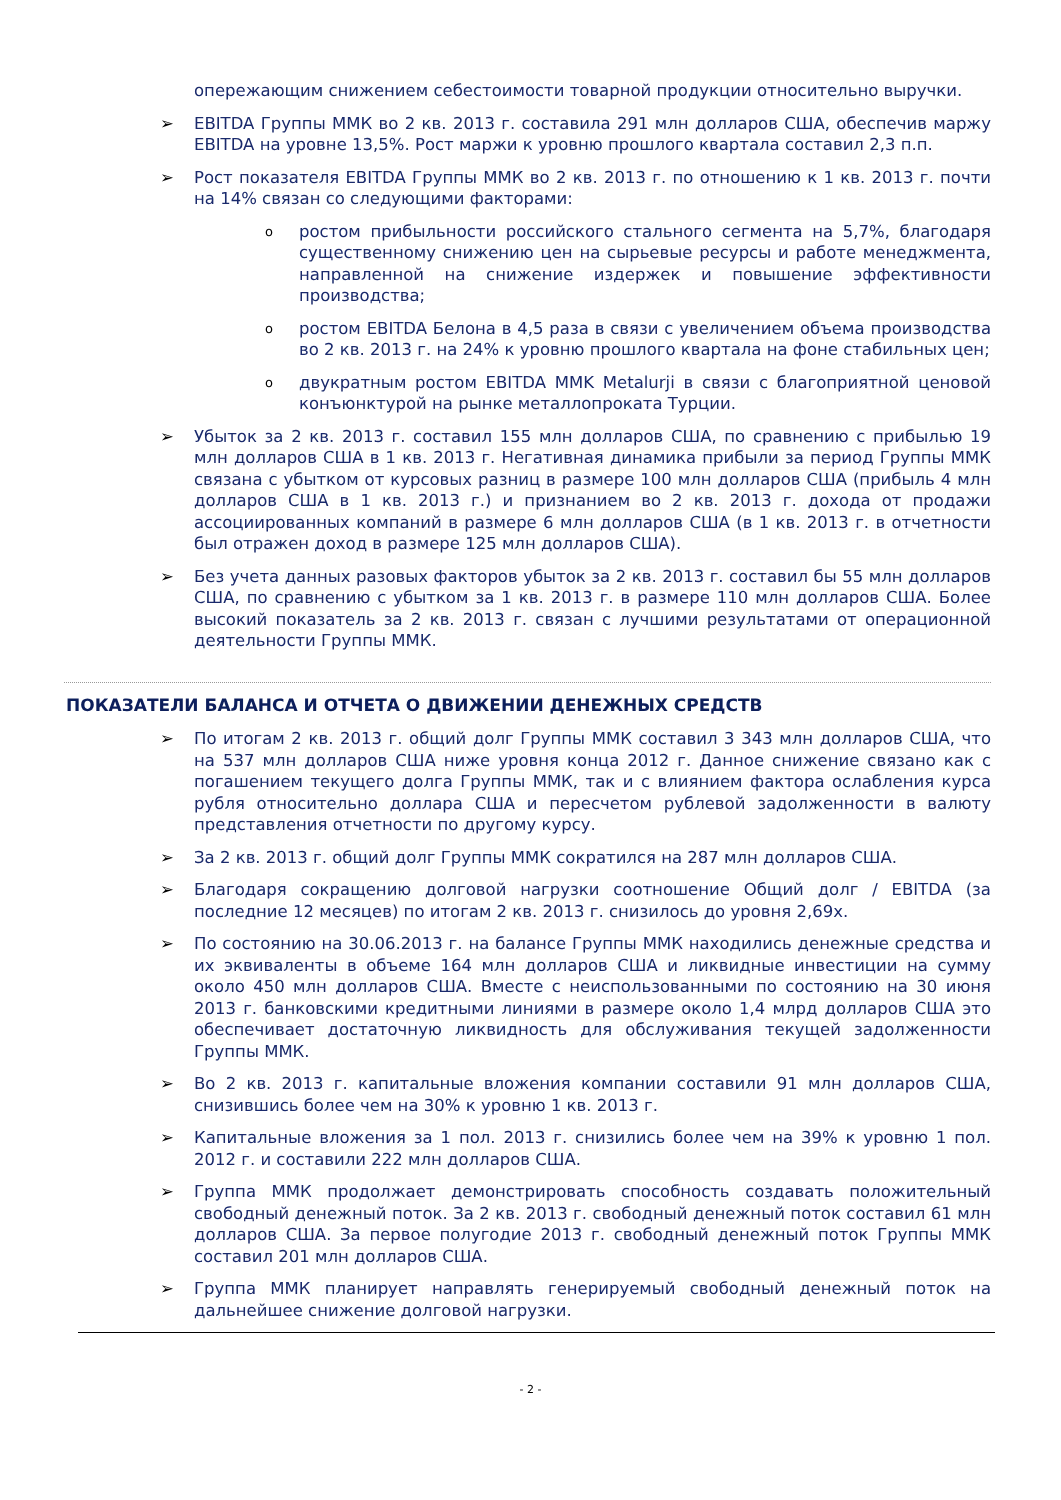опережающим снижением себестоимости товарной продукции относительно выручки.
➢ EBITDA Группы ММК во 2 кв. 2013 г. составила 291 млн долларов США, обеспечив маржу EBITDA на уровне 13,5%. Рост маржи к уровню прошлого квартала составил 2,3 п.п.
➢ Рост показателя EBITDA Группы ММК во 2 кв. 2013 г. по отношению к 1 кв. 2013 г. почти на 14% связан со следующими факторами:
o
ростом прибыльности российского стального сегмента на 5,7%, благодаря существенному снижению цен на сырьевые ресурсы и работе менеджмента, направленной на снижение издержек и повышение эффективности производства;
o
ростом EBITDA Белона в 4,5 раза в связи с увеличением объема производства во 2 кв. 2013 г. на 24% к уровню прошлого квартала на фоне стабильных цен;
o
двукратным ростом EBITDA MMK Metalurji в связи с благоприятной ценовой конъюнктурой на рынке металлопроката Турции.
➢ Убыток за 2 кв. 2013 г. составил 155 млн долларов США, по сравнению с прибылью 19 млн долларов США в 1 кв. 2013 г. Негативная динамика прибыли за период Группы ММК связана с убытком от курсовых разниц в размере 100 млн долларов США (прибыль 4 млн долларов США в 1 кв. 2013 г.) и признанием во 2 кв. 2013 г. дохода от продажи ассоциированных компаний в размере 6 млн долларов США (в 1 кв. 2013 г. в отчетности был отражен доход в размере 125 млн долларов США).
➢ Без учета данных разовых факторов убыток за 2 кв. 2013 г. составил бы 55 млн долларов США, по сравнению с убытком за 1 кв. 2013 г. в размере 110 млн долларов США. Более высокий показатель за 2 кв. 2013 г. связан с лучшими результатами от операционной деятельности Группы ММК.
ПОКАЗАТЕЛИ БАЛАНСА И ОТЧЕТА О ДВИЖЕНИИ ДЕНЕЖНЫХ СРЕДСТВ
➢ По итогам 2 кв. 2013 г. общий долг Группы ММК составил 3 343 млн долларов США, что на 537 млн долларов США ниже уровня конца 2012 г. Данное снижение связано как с погашением текущего долга Группы ММК, так и с влиянием фактора ослабления курса рубля относительно доллара США и пересчетом рублевой задолженности в валюту представления отчетности по другому курсу.
➢ За 2 кв. 2013 г. общий долг Группы ММК сократился на 287 млн долларов США.
➢ Благодаря сокращению долговой нагрузки соотношение Общий долг / EBITDA (за последние 12 месяцев) по итогам 2 кв. 2013 г. снизилось до уровня 2,69x.
➢ По состоянию на 30.06.2013 г. на балансе Группы ММК находились денежные средства и их эквиваленты в объеме 164 млн долларов США и ликвидные инвестиции на сумму около 450 млн долларов США. Вместе с неиспользованными по состоянию на 30 июня 2013 г. банковскими кредитными линиями в размере около 1,4 млрд долларов США это обеспечивает достаточную ликвидность для обслуживания текущей задолженности Группы ММК.
➢ Во 2 кв. 2013 г. капитальные вложения компании составили 91 млн долларов США, снизившись более чем на 30% к уровню 1 кв. 2013 г.
➢ Капитальные вложения за 1 пол. 2013 г. снизились более чем на 39% к уровню 1 пол. 2012 г. и составили 222 млн долларов США.
➢ Группа ММК продолжает демонстрировать способность создавать положительный свободный денежный поток. За 2 кв. 2013 г. свободный денежный поток составил 61 млн долларов США. За первое полугодие 2013 г. свободный денежный поток Группы ММК составил 201 млн долларов США.
➢ Группа ММК планирует направлять генерируемый свободный денежный поток на дальнейшее снижение долговой нагрузки.
- 2 -